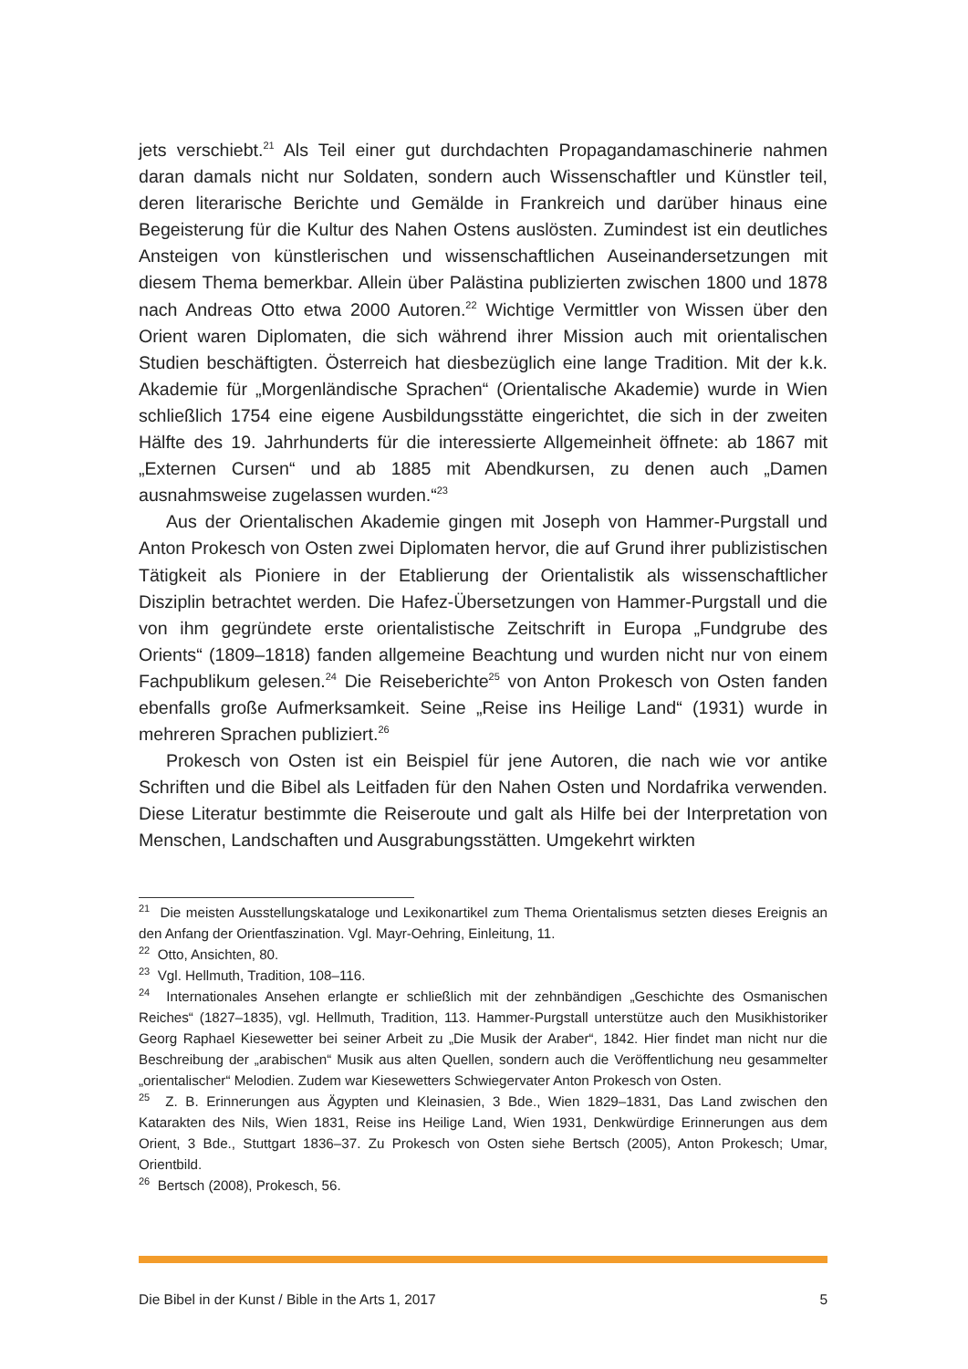jets verschiebt.<sup>21</sup> Als Teil einer gut durchdachten Propagandamaschinerie nahmen daran damals nicht nur Soldaten, sondern auch Wissenschaftler und Künstler teil, deren literarische Berichte und Gemälde in Frankreich und darüber hinaus eine Begeisterung für die Kultur des Nahen Ostens auslösten. Zumindest ist ein deutliches Ansteigen von künstlerischen und wissenschaftlichen Auseinandersetzungen mit diesem Thema bemerkbar. Allein über Palästina publizierten zwischen 1800 und 1878 nach Andreas Otto etwa 2000 Autoren.<sup>22</sup> Wichtige Vermittler von Wissen über den Orient waren Diplomaten, die sich während ihrer Mission auch mit orientalischen Studien beschäftigten. Österreich hat diesbezüglich eine lange Tradition. Mit der k.k. Akademie für „Morgenländische Sprachen“ (Orientalische Akademie) wurde in Wien schließlich 1754 eine eigene Ausbildungsstätte eingerichtet, die sich in der zweiten Hälfte des 19. Jahrhunderts für die interessierte Allgemeinheit öffnete: ab 1867 mit „Externen Cursen“ und ab 1885 mit Abendkursen, zu denen auch „Damen ausnahmsweise zugelassen wurden.“<sup>23</sup>
Aus der Orientalischen Akademie gingen mit Joseph von Hammer-Purgstall und Anton Prokesch von Osten zwei Diplomaten hervor, die auf Grund ihrer publizistischen Tätigkeit als Pioniere in der Etablierung der Orientalistik als wissenschaftlicher Disziplin betrachtet werden. Die Hafez-Übersetzungen von Hammer-Purgstall und die von ihm gegründete erste orientalistische Zeitschrift in Europa „Fundgrube des Orients“ (1809–1818) fanden allgemeine Beachtung und wurden nicht nur von einem Fachpublikum gelesen.<sup>24</sup> Die Reiseberichte<sup>25</sup> von Anton Prokesch von Osten fanden ebenfalls große Aufmerksamkeit. Seine „Reise ins Heilige Land“ (1931) wurde in mehreren Sprachen publiziert.<sup>26</sup>
Prokesch von Osten ist ein Beispiel für jene Autoren, die nach wie vor antike Schriften und die Bibel als Leitfaden für den Nahen Osten und Nordafrika verwenden. Diese Literatur bestimmte die Reiseroute und galt als Hilfe bei der Interpretation von Menschen, Landschaften und Ausgrabungsstätten. Umgekehrt wirkten
<sup>21</sup> Die meisten Ausstellungskataloge und Lexikonartikel zum Thema Orientalismus setzten dieses Ereignis an den Anfang der Orientfaszination. Vgl. Mayr-Oehring, Einleitung, 11.
<sup>22</sup> Otto, Ansichten, 80.
<sup>23</sup> Vgl. Hellmuth, Tradition, 108–116.
<sup>24</sup> Internationales Ansehen erlangte er schließlich mit der zehnbändigen „Geschichte des Osmanischen Reiches“ (1827–1835), vgl. Hellmuth, Tradition, 113. Hammer-Purgstall unterstütze auch den Musikhistoriker Georg Raphael Kiesewetter bei seiner Arbeit zu „Die Musik der Araber“, 1842. Hier findet man nicht nur die Beschreibung der „arabischen“ Musik aus alten Quellen, sondern auch die Veröffentlichung neu gesammelter „orientalischer“ Melodien. Zudem war Kiesewetters Schwiegervater Anton Prokesch von Osten.
<sup>25</sup> Z. B. Erinnerungen aus Ägypten und Kleinasien, 3 Bde., Wien 1829–1831, Das Land zwischen den Katarakten des Nils, Wien 1831, Reise ins Heilige Land, Wien 1931, Denkwürdige Erinnerungen aus dem Orient, 3 Bde., Stuttgart 1836–37. Zu Prokesch von Osten siehe Bertsch (2005), Anton Prokesch; Umar, Orientbild.
<sup>26</sup> Bertsch (2008), Prokesch, 56.
Die Bibel in der Kunst / Bible in the Arts 1, 2017 5